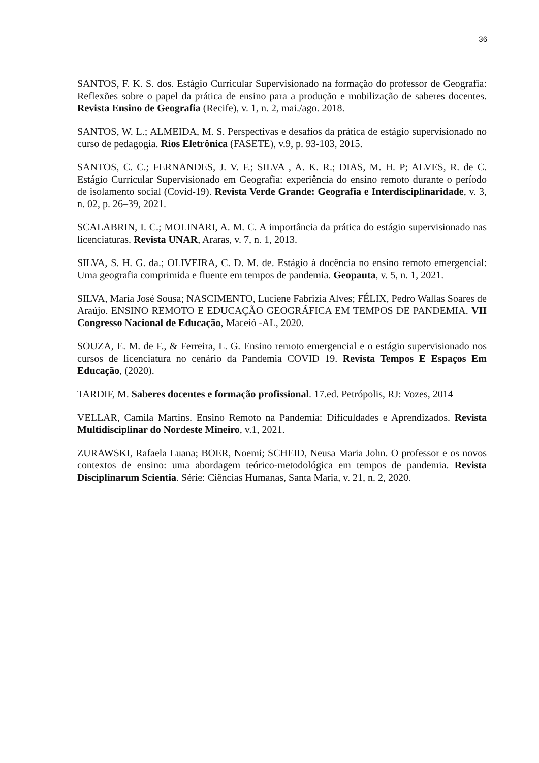36
SANTOS, F. K. S. dos. Estágio Curricular Supervisionado na formação do professor de Geografia: Reflexões sobre o papel da prática de ensino para a produção e mobilização de saberes docentes. Revista Ensino de Geografia (Recife), v. 1, n. 2, mai./ago. 2018.
SANTOS, W. L.; ALMEIDA, M. S. Perspectivas e desafios da prática de estágio supervisionado no curso de pedagogia. Rios Eletrônica (FASETE), v.9, p. 93-103, 2015.
SANTOS, C. C.; FERNANDES, J. V. F.; SILVA , A. K. R.; DIAS, M. H. P; ALVES, R. de C. Estágio Curricular Supervisionado em Geografia: experiência do ensino remoto durante o período de isolamento social (Covid-19). Revista Verde Grande: Geografia e Interdisciplinaridade, v. 3, n. 02, p. 26–39, 2021.
SCALABRIN, I. C.; MOLINARI, A. M. C. A importância da prática do estágio supervisionado nas licenciaturas. Revista UNAR, Araras, v. 7, n. 1, 2013.
SILVA, S. H. G. da.; OLIVEIRA, C. D. M. de. Estágio à docência no ensino remoto emergencial: Uma geografia comprimida e fluente em tempos de pandemia. Geopauta, v. 5, n. 1, 2021.
SILVA, Maria José Sousa; NASCIMENTO, Luciene Fabrizia Alves; FÉLIX, Pedro Wallas Soares de Araújo. ENSINO REMOTO E EDUCAÇÃO GEOGRÁFICA EM TEMPOS DE PANDEMIA. VII Congresso Nacional de Educação, Maceió -AL, 2020.
SOUZA, E. M. de F., & Ferreira, L. G. Ensino remoto emergencial e o estágio supervisionado nos cursos de licenciatura no cenário da Pandemia COVID 19. Revista Tempos E Espaços Em Educação, (2020).
TARDIF, M. Saberes docentes e formação profissional. 17.ed. Petrópolis, RJ: Vozes, 2014
VELLAR, Camila Martins. Ensino Remoto na Pandemia: Dificuldades e Aprendizados. Revista Multidisciplinar do Nordeste Mineiro, v.1, 2021.
ZURAWSKI, Rafaela Luana; BOER, Noemi; SCHEID, Neusa Maria John. O professor e os novos contextos de ensino: uma abordagem teórico-metodológica em tempos de pandemia. Revista Disciplinarum Scientia. Série: Ciências Humanas, Santa Maria, v. 21, n. 2, 2020.